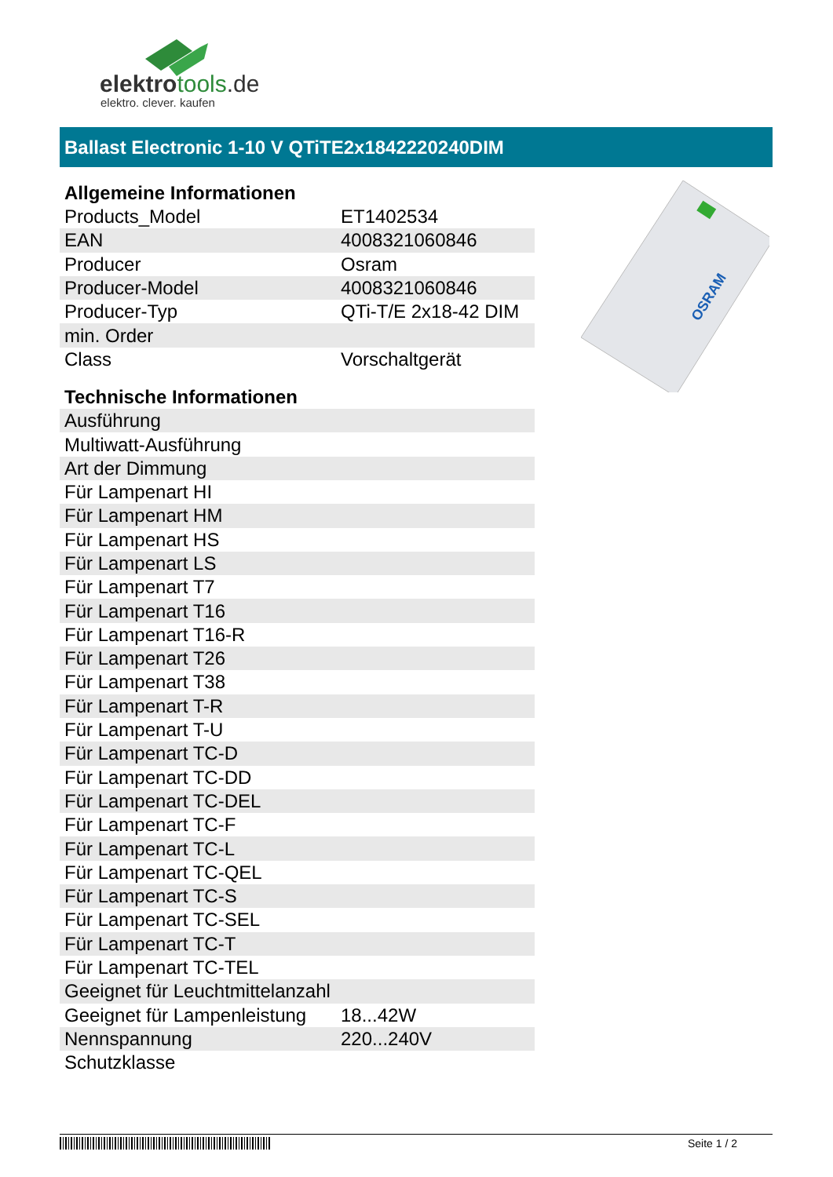elektrotools.de
elektro. clever. kaufen
Ballast Electronic 1-10 V QTiTE2x1842220240DIM
| Allgemeine Informationen | |
| --- | --- |
| Products_Model | ET1402534 |
| EAN | 4008321060846 |
| Producer | Osram |
| Producer-Model | 4008321060846 |
| Producer-Typ | QTi-T/E 2x18-42 DIM |
| min. Order | |
| Class | Vorschaltgerät |
| Technische Informationen | |
| Ausführung | |
| Multiwatt-Ausführung | |
| Art der Dimmung | |
| Für Lampenart HI | |
| Für Lampenart HM | |
| Für Lampenart HS | |
| Für Lampenart LS | |
| Für Lampenart T7 | |
| Für Lampenart T16 | |
| Für Lampenart T16-R | |
| Für Lampenart T26 | |
| Für Lampenart T38 | |
| Für Lampenart T-R | |
| Für Lampenart T-U | |
| Für Lampenart TC-D | |
| Für Lampenart TC-DD | |
| Für Lampenart TC-DEL | |
| Für Lampenart TC-F | |
| Für Lampenart TC-L | |
| Für Lampenart TC-QEL | |
| Für Lampenart TC-S | |
| Für Lampenart TC-SEL | |
| Für Lampenart TC-T | |
| Für Lampenart TC-TEL | |
| Geeignet für Leuchtmittelanzahl | |
| Geeignet für Lampenleistung | 18...42W |
| Nennspannung | 220...240V |
| Schutzklasse | |
OSRAM
Seite 1 / 2